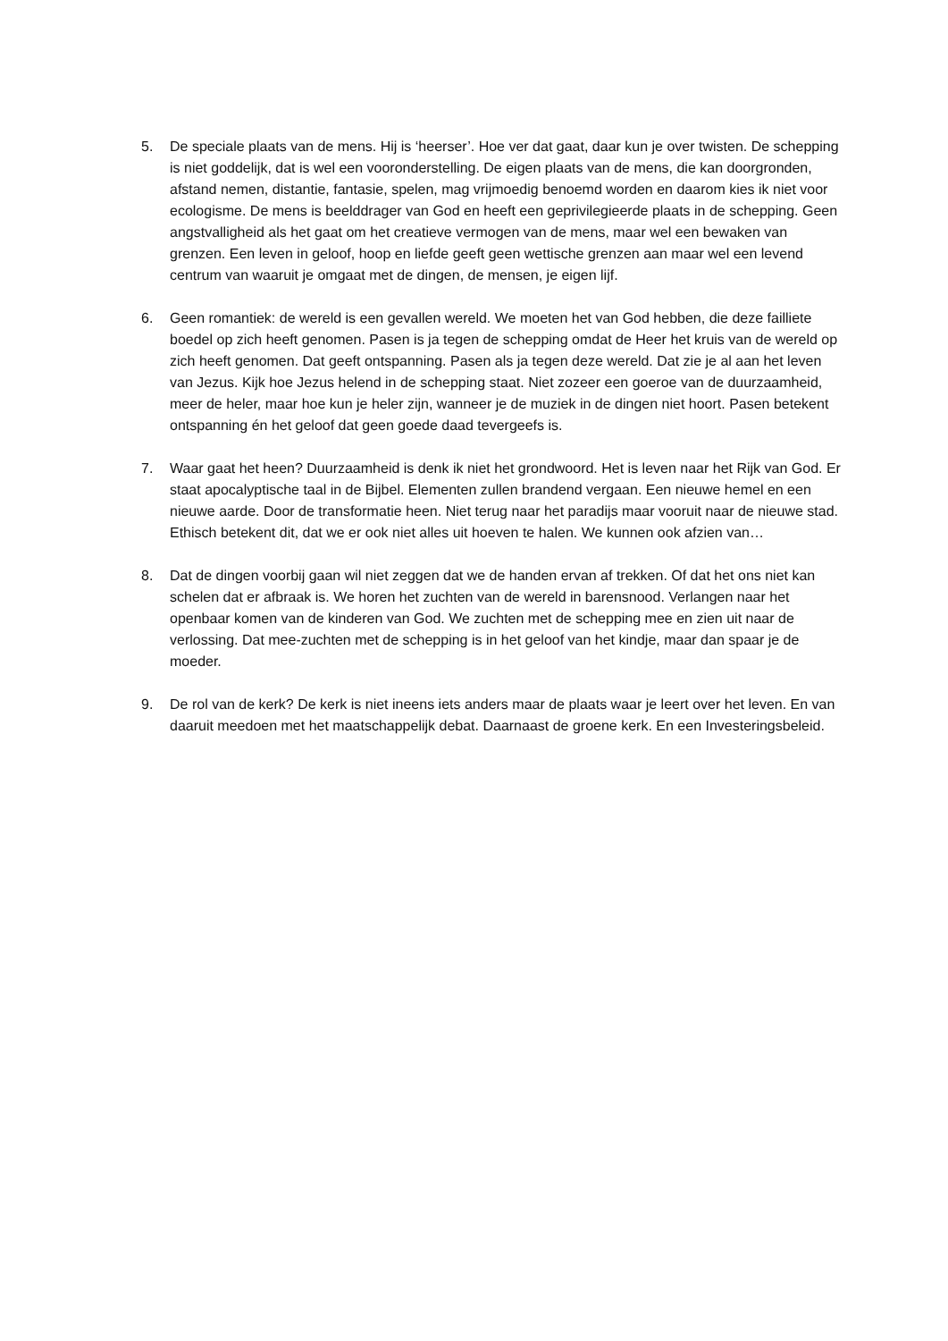5. De speciale plaats van de mens. Hij is ‘heerser’. Hoe ver dat gaat, daar kun je over twisten. De schepping is niet goddelijk, dat is wel een vooronderstelling. De eigen plaats van de mens, die kan doorgronden, afstand nemen, distantie, fantasie, spelen, mag vrijmoedig benoemd worden en daarom kies ik niet voor ecologisme. De mens is beelddrager van God en heeft een geprivilegieerde plaats in de schepping. Geen angstvalligheid als het gaat om het creatieve vermogen van de mens, maar wel een bewaken van grenzen. Een leven in geloof, hoop en liefde geeft geen wettische grenzen aan maar wel een levend centrum van waaruit je omgaat met de dingen, de mensen, je eigen lijf.
6. Geen romantiek: de wereld is een gevallen wereld. We moeten het van God hebben, die deze failliete boedel op zich heeft genomen. Pasen is ja tegen de schepping omdat de Heer het kruis van de wereld op zich heeft genomen. Dat geeft ontspanning. Pasen als ja tegen deze wereld. Dat zie je al aan het leven van Jezus. Kijk hoe Jezus helend in de schepping staat. Niet zozeer een goeroe van de duurzaamheid, meer de heler, maar hoe kun je heler zijn, wanneer je de muziek in de dingen niet hoort. Pasen betekent ontspanning én het geloof dat geen goede daad tevergeefs is.
7. Waar gaat het heen? Duurzaamheid is denk ik niet het grondwoord. Het is leven naar het Rijk van God. Er staat apocalyptische taal in de Bijbel. Elementen zullen brandend vergaan. Een nieuwe hemel en een nieuwe aarde. Door de transformatie heen. Niet terug naar het paradijs maar vooruit naar de nieuwe stad. Ethisch betekent dit, dat we er ook niet alles uit hoeven te halen. We kunnen ook afzien van…
8. Dat de dingen voorbij gaan wil niet zeggen dat we de handen ervan af trekken. Of dat het ons niet kan schelen dat er afbraak is. We horen het zuchten van de wereld in barensnood. Verlangen naar het openbaar komen van de kinderen van God. We zuchten met de schepping mee en zien uit naar de verlossing. Dat mee-zuchten met de schepping is in het geloof van het kindje, maar dan spaar je de moeder.
9. De rol van de kerk? De kerk is niet ineens iets anders maar de plaats waar je leert over het leven. En van daaruit meedoen met het maatschappelijk debat. Daarnaast de groene kerk. En een Investeringsbeleid.